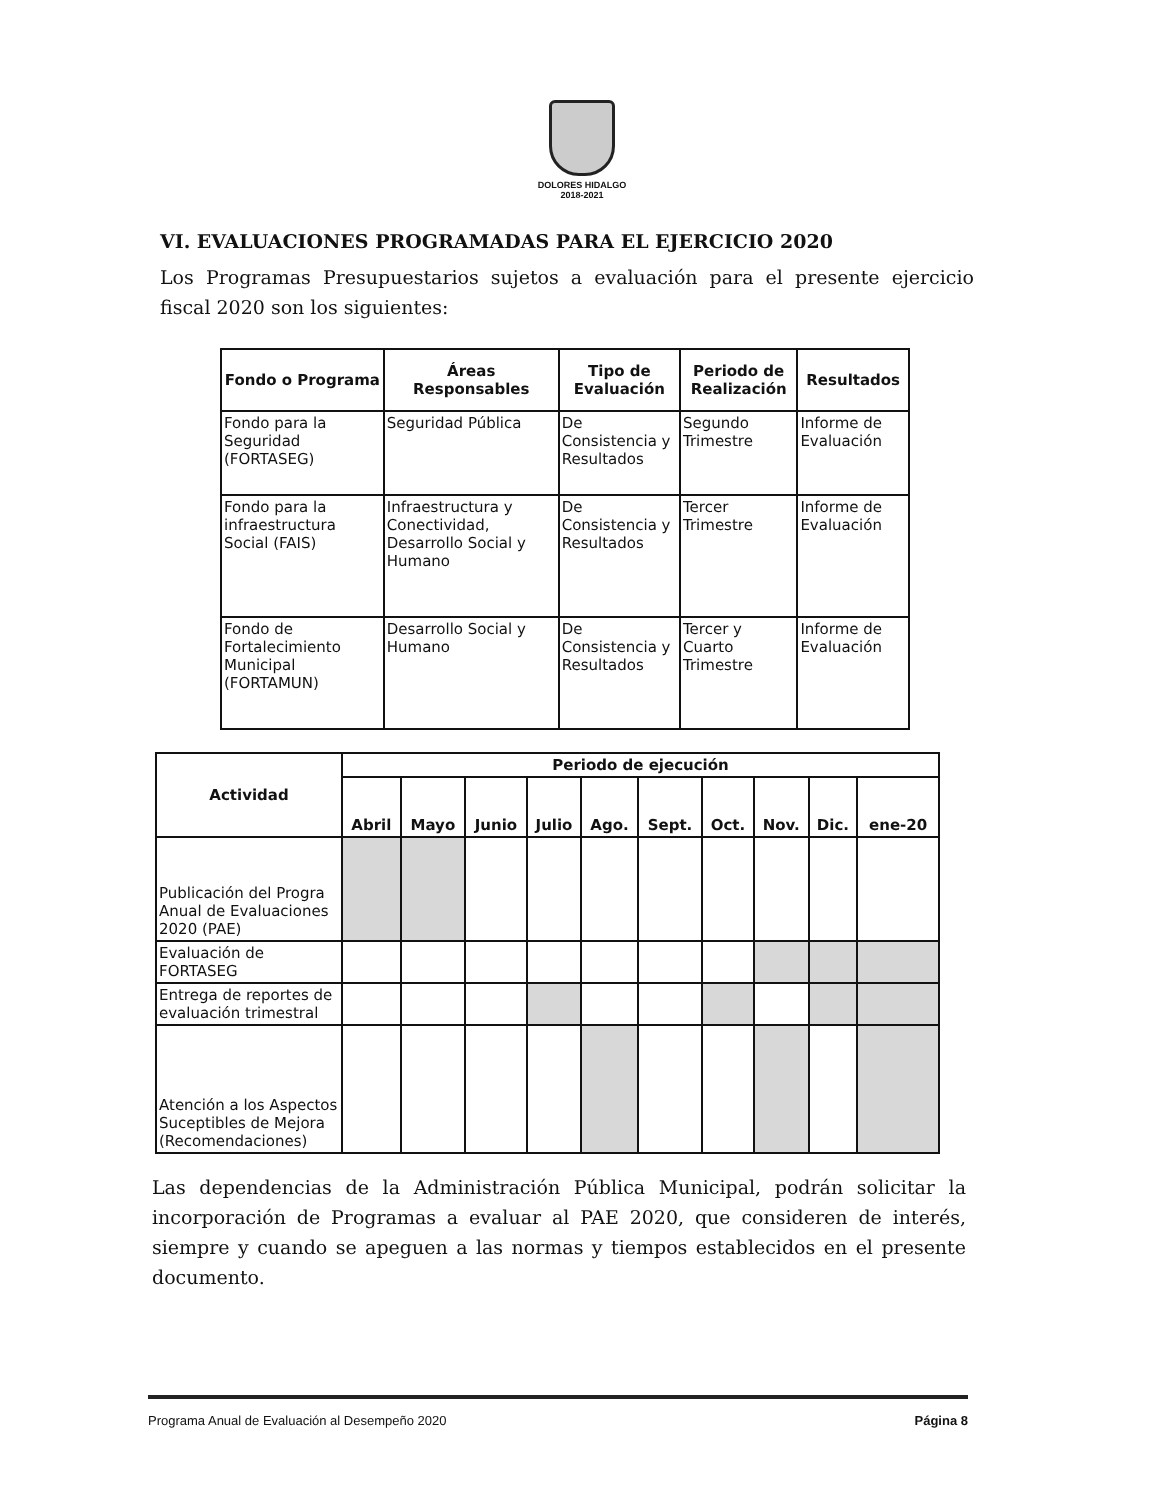DOLORES HIDALGO
2018-2021
VI. EVALUACIONES PROGRAMADAS PARA EL EJERCICIO 2020
Los Programas Presupuestarios sujetos a evaluación para el presente ejercicio fiscal 2020 son los siguientes:
| Fondo o Programa | Áreas Responsables | Tipo de Evaluación | Periodo de Realización | Resultados |
| --- | --- | --- | --- | --- |
| Fondo para la Seguridad (FORTASEG) | Seguridad Pública | De Consistencia y Resultados | Segundo Trimestre | Informe de Evaluación |
| Fondo para la infraestructura Social (FAIS) | Infraestructura y Conectividad, Desarrollo Social y Humano | De Consistencia y Resultados | Tercer Trimestre | Informe de Evaluación |
| Fondo de Fortalecimiento Municipal (FORTAMUN) | Desarrollo Social y Humano | De Consistencia y Resultados | Tercer y Cuarto Trimestre | Informe de Evaluación |
| Actividad | Periodo de ejecución | | | | | | | | | |
| --- | --- | --- | --- | --- | --- | --- | --- | --- | --- | --- |
| | Abril | Mayo | Junio | Julio | Ago. | Sept. | Oct. | Nov. | Dic. | ene-20 |
| Publicación del Progra Anual de Evaluaciones 2020 (PAE) | | | | | | | | | | |
| Evaluación de FORTASEG | | | | | | | | | | |
| Entrega de reportes de evaluación trimestral | | | | | | | | | | |
| Atención a los Aspectos Suceptibles de Mejora (Recomendaciones) | | | | | | | | | | |
Las dependencias de la Administración Pública Municipal, podrán solicitar la incorporación de Programas a evaluar al PAE 2020, que consideren de interés, siempre y cuando se apeguen a las normas y tiempos establecidos en el presente documento.
Programa Anual de Evaluación al Desempeño 2020 Página 8